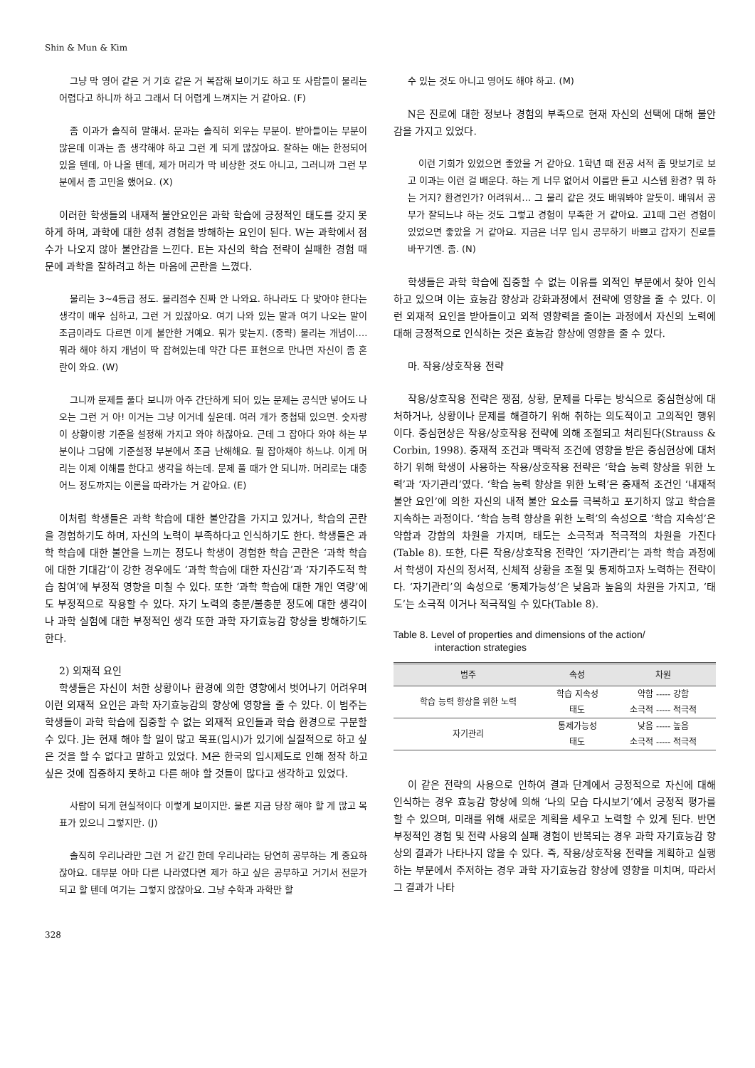Shin & Mun & Kim
그냥 막 영어 같은 거 기호 같은 거 복잡해 보이기도 하고 또 사람들이 물리는 어렵다고 하니까 하고 그래서 더 어렵게 느껴지는 거 같아요. (F)
좀 이과가 솔직히 말해서. 문과는 솔직히 외우는 부분이. 받아들이는 부분이 많은데 이과는 좀 생각해야 하고 그런 게 되게 많잖아요. 잘하는 애는 한정되어 있을 텐데, 아 나올 텐데, 제가 머리가 막 비상한 것도 아니고, 그러니까 그런 부분에서 좀 고민을 했어요. (X)
이러한 학생들의 내재적 불안요인은 과학 학습에 긍정적인 태도를 갖지 못하게 하며, 과학에 대한 성취 경험을 방해하는 요인이 된다. W는 과학에서 점수가 나오지 않아 불안감을 느낀다. E는 자신의 학습 전략이 실패한 경험 때문에 과학을 잘하려고 하는 마음에 곤란을 느꼈다.
물리는 3~4등급 정도. 물리점수 진짜 안 나와요. 하나라도 다 맞아야 한다는 생각이 매우 심하고, 그런 거 있잖아요. 여기 나와 있는 말과 여기 나오는 말이 조금이라도 다르면 이게 불안한 거예요. 뭐가 맞는지. (중략) 물리는 개념이…. 뭐라 해야 하지 개념이 딱 잡혀있는데 약간 다른 표현으로 만나면 자신이 좀 혼란이 와요. (W)
그니까 문제를 풀다 보니까 아주 간단하게 되어 있는 문제는 공식만 넣어도 나오는 그런 거 아! 이거는 그냥 이거네 싶은데. 여러 개가 중첩돼 있으면. 숫자랑 이 상황이랑 기준을 설정해 가지고 와야 하잖아요. 근데 그 잡아다 와야 하는 부분이나 그담에 기준설정 부분에서 조금 난해해요. 뭘 잡아채야 하느냐. 이게 머리는 이제 이해를 한다고 생각을 하는데. 문제 풀 때가 안 되니까. 머리로는 대충 어느 정도까지는 이론을 따라가는 거 같아요. (E)
이처럼 학생들은 과학 학습에 대한 불안감을 가지고 있거나, 학습의 곤란을 경험하기도 하며, 자신의 노력이 부족하다고 인식하기도 한다. 학생들은 과학 학습에 대한 불안을 느끼는 정도나 학생이 경험한 학습 곤란은 ‘과학 학습에 대한 기대감’이 강한 경우에도 ‘과학 학습에 대한 자신감’과 ‘자기주도적 학습 참여’에 부정적 영향을 미칠 수 있다. 또한 ‘과학 학습에 대한 개인 역량’에도 부정적으로 작용할 수 있다. 자기 노력의 충분/불충분 정도에 대한 생각이나 과학 실험에 대한 부정적인 생각 또한 과학 자기효능감 향상을 방해하기도 한다.
2) 외재적 요인
학생들은 자신이 처한 상황이나 환경에 의한 영향에서 벗어나기 어려우며 이런 외재적 요인은 과학 자기효능감의 향상에 영향을 줄 수 있다. 이 범주는 학생들이 과학 학습에 집중할 수 없는 외재적 요인들과 학습 환경으로 구분할 수 있다. J는 현재 해야 할 일이 많고 목표(입시)가 있기에 실질적으로 하고 싶은 것을 할 수 없다고 말하고 있었다. M은 한국의 입시제도로 인해 정작 하고 싶은 것에 집중하지 못하고 다른 해야 할 것들이 많다고 생각하고 있었다.
사람이 되게 현실적이다 이렇게 보이지만. 물론 지금 당장 해야 할 게 많고 목표가 있으니 그렇지만. (J)
솔직히 우리나라만 그런 거 같긴 한데 우리나라는 당연히 공부하는 게 중요하잖아요. 대부분 아마 다른 나라였다면 제가 하고 싶은 공부하고 거기서 전문가 되고 할 텐데 여기는 그렇지 않잖아요. 그냥 수학과 과학만 할
수 있는 것도 아니고 영어도 해야 하고. (M)
N은 진로에 대한 정보나 경험의 부족으로 현재 자신의 선택에 대해 불안감을 가지고 있었다.
이런 기회가 있었으면 좋았을 거 같아요. 1학년 때 전공 서적 좀 맛보기로 보고 이과는 이런 걸 배운다. 하는 게 너무 없어서 이름만 듣고 시스템 환경? 뭐 하는 거지? 환경인가? 어려워서… 그 물리 같은 것도 배워봐야 알듯이. 배워서 공부가 잘되느냐 하는 것도 그렇고 경험이 부족한 거 같아요. 고1때 그런 경험이 있었으면 좋았을 거 같아요. 지금은 너무 입시 공부하기 바쁘고 갑자기 진로를 바꾸기엔. 좀. (N)
학생들은 과학 학습에 집중할 수 없는 이유를 외적인 부분에서 찾아 인식하고 있으며 이는 효능감 향상과 강화과정에서 전략에 영향을 줄 수 있다. 이런 외재적 요인을 받아들이고 외적 영향력을 줄이는 과정에서 자신의 노력에 대해 긍정적으로 인식하는 것은 효능감 향상에 영향을 줄 수 있다.
마. 작용/상호작용 전략
작용/상호작용 전략은 쟁점, 상황, 문제를 다루는 방식으로 중심현상에 대처하거나, 상황이나 문제를 해결하기 위해 취하는 의도적이고 고의적인 행위이다. 중심현상은 작용/상호작용 전략에 의해 조절되고 처리된다(Strauss & Corbin, 1998). 중재적 조건과 맥락적 조건에 영향을 받은 중심현상에 대처하기 위해 학생이 사용하는 작용/상호작용 전략은 ‘학습 능력 향상을 위한 노력’과 ‘자기관리’였다. ‘학습 능력 향상을 위한 노력’은 중재적 조건인 ‘내재적 불안 요인’에 의한 자신의 내적 불안 요소를 극복하고 포기하지 않고 학습을 지속하는 과정이다. ‘학습 능력 향상을 위한 노력’의 속성으로 ‘학습 지속성’은 약함과 강함의 차원을 가지며, 태도는 소극적과 적극적의 차원을 가진다(Table 8). 또한, 다른 작용/상호작용 전략인 ‘자기관리’는 과학 학습 과정에서 학생이 자신의 정서적, 신체적 상황을 조절 및 통제하고자 노력하는 전략이다. ‘자기관리’의 속성으로 ‘통제가능성’은 낮음과 높음의 차원을 가지고, ‘태도’는 소극적 이거나 적극적일 수 있다(Table 8).
Table 8. Level of properties and dimensions of the action/
interaction strategies
| 범주 | 속성 | 차원 |
| --- | --- | --- |
| 학습 능력 향상을 위한 노력 | 학습 지속성 | 약함 ----- 강함 |
| | 태도 | 소극적 ----- 적극적 |
| 자기관리 | 통제가능성 | 낮음 ----- 높음 |
| | 태도 | 소극적 ----- 적극적 |
이 같은 전략의 사용으로 인하여 결과 단계에서 긍정적으로 자신에 대해 인식하는 경우 효능감 향상에 의해 ‘나의 모습 다시보기’에서 긍정적 평가를 할 수 있으며, 미래를 위해 새로운 계획을 세우고 노력할 수 있게 된다. 반면 부정적인 경험 및 전략 사용의 실패 경험이 반복되는 경우 과학 자기효능감 향상의 결과가 나타나지 않을 수 있다. 즉, 작용/상호작용 전략을 계획하고 실행하는 부분에서 주저하는 경우 과학 자기효능감 향상에 영향을 미치며, 따라서 그 결과가 나타
328